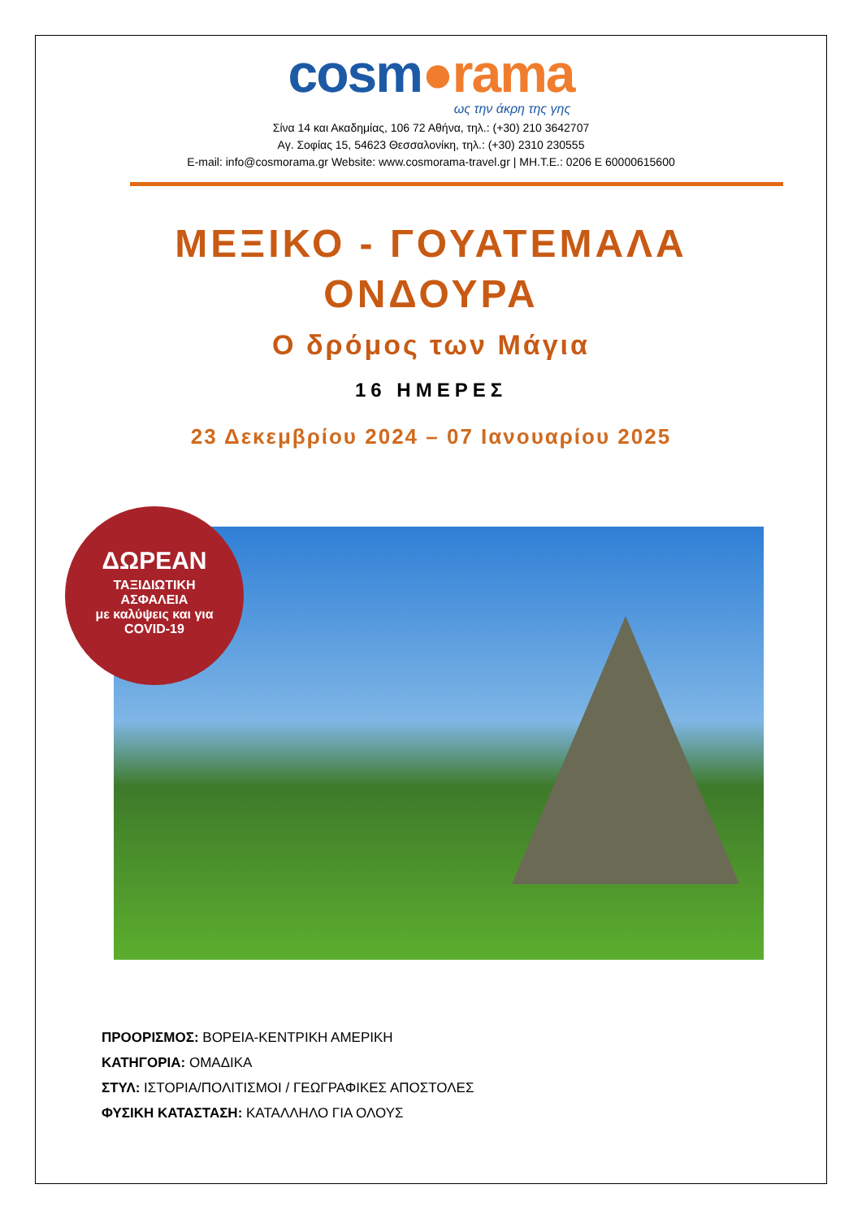cosm●rama
ως την άκρη της γης
Σίνα 14 και Ακαδημίας, 106 72 Αθήνα, τηλ.: (+30) 210 3642707
Αγ. Σοφίας 15, 54623 Θεσσαλονίκη, τηλ.: (+30) 2310 230555
E-mail: info@cosmorama.gr Website: www.cosmorama-travel.gr | ΜΗ.Τ.Ε.: 0206 E 60000615600
ΜΕΞΙΚΟ - ΓΟΥΑΤΕΜΑΛΑ
ΟΝΔΟΥΡΑ
Ο δρόμος των Μάγια
16 ΗΜΕΡΕΣ
23 Δεκεμβρίου 2024 – 07 Ιανουαρίου 2025
ΔΩΡΕΑΝ
ΤΑΞΙΔΙΩΤΙΚΗ
ΑΣΦΑΛΕΙΑ
με καλύψεις και για
COVID-19
ΠΡΟΟΡΙΣΜΟΣ: ΒΟΡΕΙΑ-ΚΕΝΤΡΙΚΗ ΑΜΕΡΙΚΗ
ΚΑΤΗΓΟΡΙΑ: ΟΜΑΔΙΚΑ
ΣΤΥΛ: ΙΣΤΟΡΙΑ/ΠΟΛΙΤΙΣΜΟΙ / ΓΕΩΓΡΑΦΙΚΕΣ ΑΠΟΣΤΟΛΕΣ
ΦΥΣΙΚΗ ΚΑΤΑΣΤΑΣΗ: ΚΑΤΑΛΛΗΛΟ ΓΙΑ ΟΛΟΥΣ